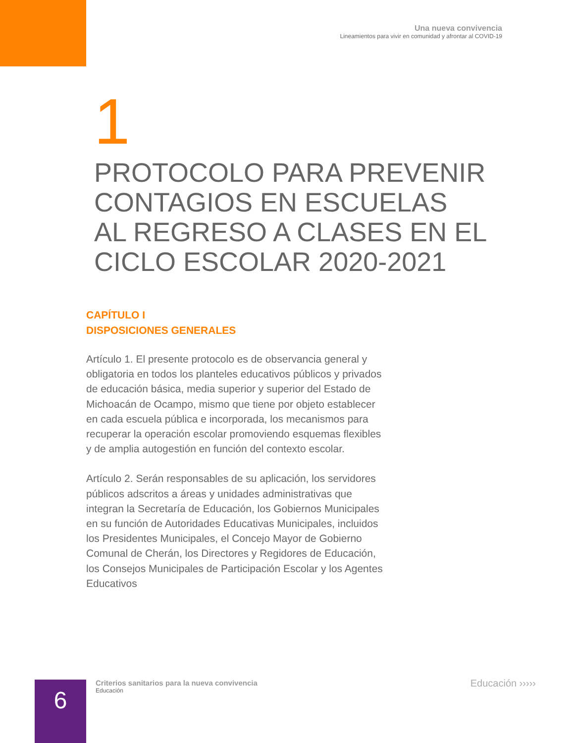Una nueva convivencia
Lineamientos para vivir en comunidad y afrontar al COVID-19
1
PROTOCOLO PARA PREVENIR
CONTAGIOS EN ESCUELAS
AL REGRESO A CLASES EN EL
CICLO ESCOLAR 2020-2021
CAPÍTULO I
DISPOSICIONES GENERALES
Artículo 1. El presente protocolo es de observancia general y obligatoria en todos los planteles educativos públicos y privados de educación básica, media superior y superior del Estado de Michoacán de Ocampo, mismo que tiene por objeto establecer en cada escuela pública e incorporada, los mecanismos para recuperar la operación escolar promoviendo esquemas flexibles y de amplia autogestión en función del contexto escolar.
Artículo 2. Serán responsables de su aplicación, los servidores públicos adscritos a áreas y unidades administrativas que integran la Secretaría de Educación, los Gobiernos Municipales en su función de Autoridades Educativas Municipales, incluidos los Presidentes Municipales, el Concejo Mayor de Gobierno Comunal de Cherán, los Directores y Regidores de Educación, los Consejos Municipales de Participación Escolar y los Agentes Educativos
6
Criterios sanitarios para la nueva convivencia
Educación
Educación ›››››